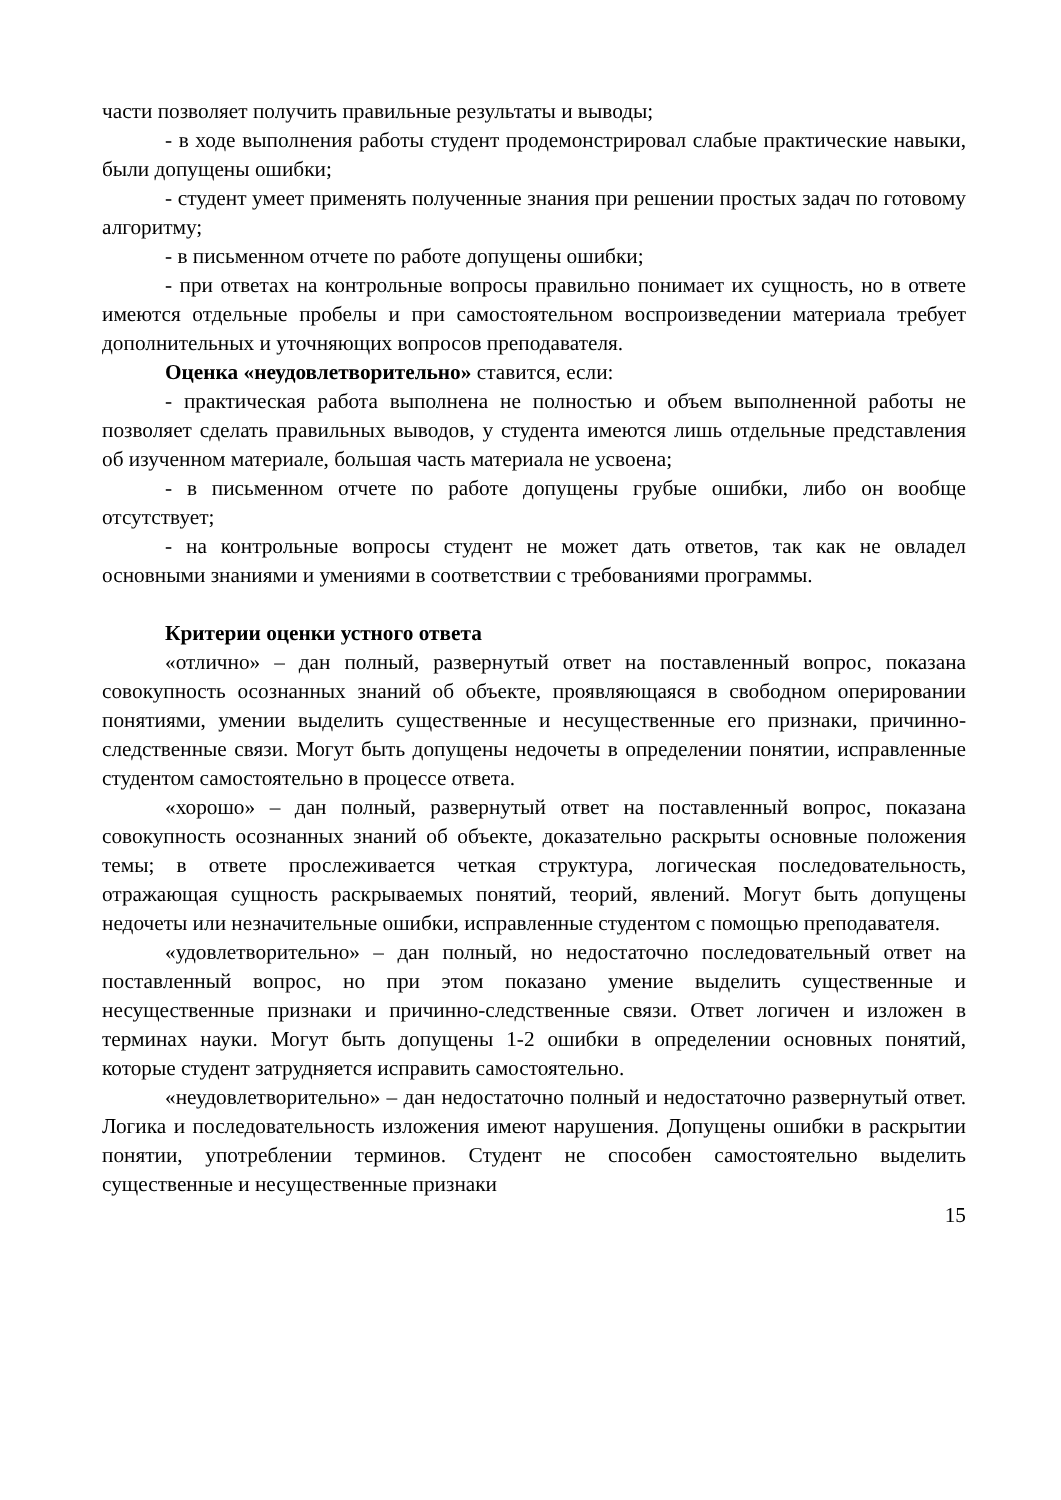части позволяет получить правильные результаты и выводы;
- в ходе выполнения работы студент продемонстрировал слабые практические навыки, были допущены ошибки;
- студент умеет применять полученные знания при решении простых задач по готовому алгоритму;
- в письменном отчете по работе допущены ошибки;
- при ответах на контрольные вопросы правильно понимает их сущность, но в ответе имеются отдельные пробелы и при самостоятельном воспроизведении материала требует дополнительных и уточняющих вопросов преподавателя.
Оценка «неудовлетворительно» ставится, если:
- практическая работа выполнена не полностью и объем выполненной работы не позволяет сделать правильных выводов, у студента имеются лишь отдельные представления об изученном материале, большая часть материала не усвоена;
- в письменном отчете по работе допущены грубые ошибки, либо он вообще отсутствует;
- на контрольные вопросы студент не может дать ответов, так как не овладел основными знаниями и умениями в соответствии с требованиями программы.
Критерии оценки устного ответа
«отлично» – дан полный, развернутый ответ на поставленный вопрос, показана совокупность осознанных знаний об объекте, проявляющаяся в свободном оперировании понятиями, умении выделить существенные и несущественные его признаки, причинно-следственные связи. Могут быть допущены недочеты в определении понятии, исправленные студентом самостоятельно в процессе ответа.
«хорошо» – дан полный, развернутый ответ на поставленный вопрос, показана совокупность осознанных знаний об объекте, доказательно раскрыты основные положения темы; в ответе прослеживается четкая структура, логическая последовательность, отражающая сущность раскрываемых понятий, теорий, явлений. Могут быть допущены недочеты или незначительные ошибки, исправленные студентом с помощью преподавателя.
«удовлетворительно» – дан полный, но недостаточно последовательный ответ на поставленный вопрос, но при этом показано умение выделить существенные и несущественные признаки и причинно-следственные связи. Ответ логичен и изложен в терминах науки. Могут быть допущены 1-2 ошибки в определении основных понятий, которые студент затрудняется исправить самостоятельно.
«неудовлетворительно» – дан недостаточно полный и недостаточно развернутый ответ. Логика и последовательность изложения имеют нарушения. Допущены ошибки в раскрытии понятии, употреблении терминов. Студент не способен самостоятельно выделить существенные и несущественные признаки
15